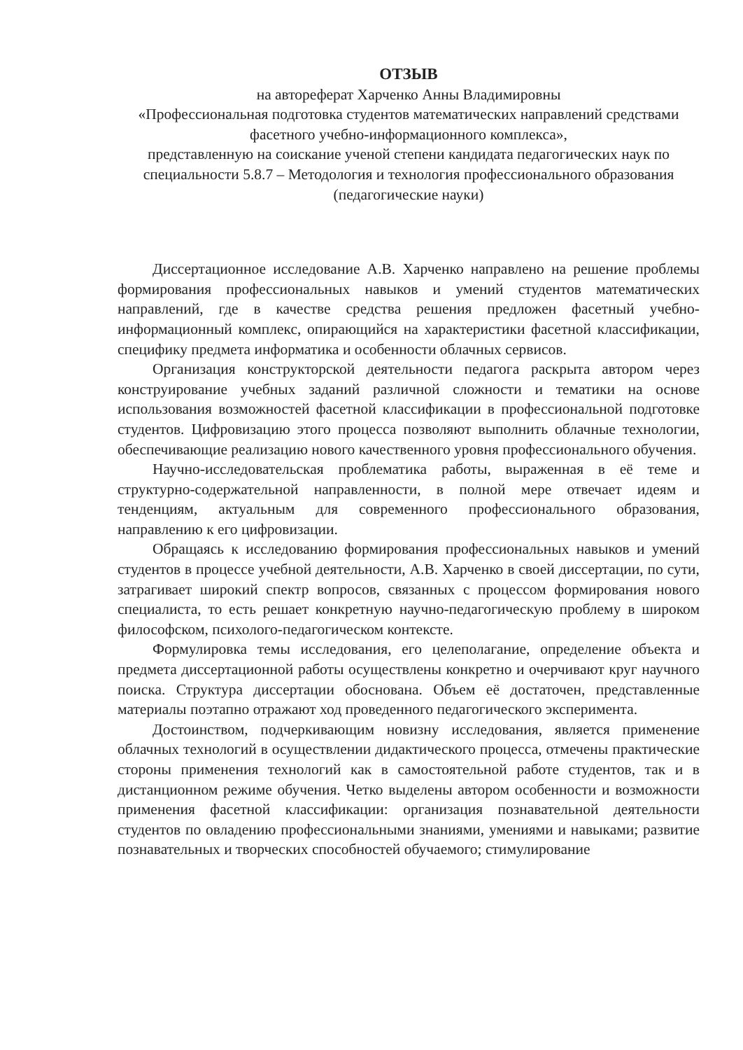ОТЗЫВ
на автореферат Харченко Анны Владимировны
«Профессиональная подготовка студентов математических направлений средствами фасетного учебно-информационного комплекса»,
представленную на соискание ученой степени кандидата педагогических наук по специальности 5.8.7 – Методология и технология профессионального образования (педагогические науки)
Диссертационное исследование А.В. Харченко направлено на решение проблемы формирования профессиональных навыков и умений студентов математических направлений, где в качестве средства решения предложен фасетный учебно-информационный комплекс, опирающийся на характеристики фасетной классификации, специфику предмета информатика и особенности облачных сервисов.
Организация конструкторской деятельности педагога раскрыта автором через конструирование учебных заданий различной сложности и тематики на основе использования возможностей фасетной классификации в профессиональной подготовке студентов. Цифровизацию этого процесса позволяют выполнить облачные технологии, обеспечивающие реализацию нового качественного уровня профессионального обучения.
Научно-исследовательская проблематика работы, выраженная в её теме и структурно-содержательной направленности, в полной мере отвечает идеям и тенденциям, актуальным для современного профессионального образования, направлению к его цифровизации.
Обращаясь к исследованию формирования профессиональных навыков и умений студентов в процессе учебной деятельности, А.В. Харченко в своей диссертации, по сути, затрагивает широкий спектр вопросов, связанных с процессом формирования нового специалиста, то есть решает конкретную научно-педагогическую проблему в широком философском, психолого-педагогическом контексте.
Формулировка темы исследования, его целеполагание, определение объекта и предмета диссертационной работы осуществлены конкретно и очерчивают круг научного поиска. Структура диссертации обоснована. Объем её достаточен, представленные материалы поэтапно отражают ход проведенного педагогического эксперимента.
Достоинством, подчеркивающим новизну исследования, является применение облачных технологий в осуществлении дидактического процесса, отмечены практические стороны применения технологий как в самостоятельной работе студентов, так и в дистанционном режиме обучения. Четко выделены автором особенности и возможности применения фасетной классификации: организация познавательной деятельности студентов по овладению профессиональными знаниями, умениями и навыками; развитие познавательных и творческих способностей обучаемого; стимулирование